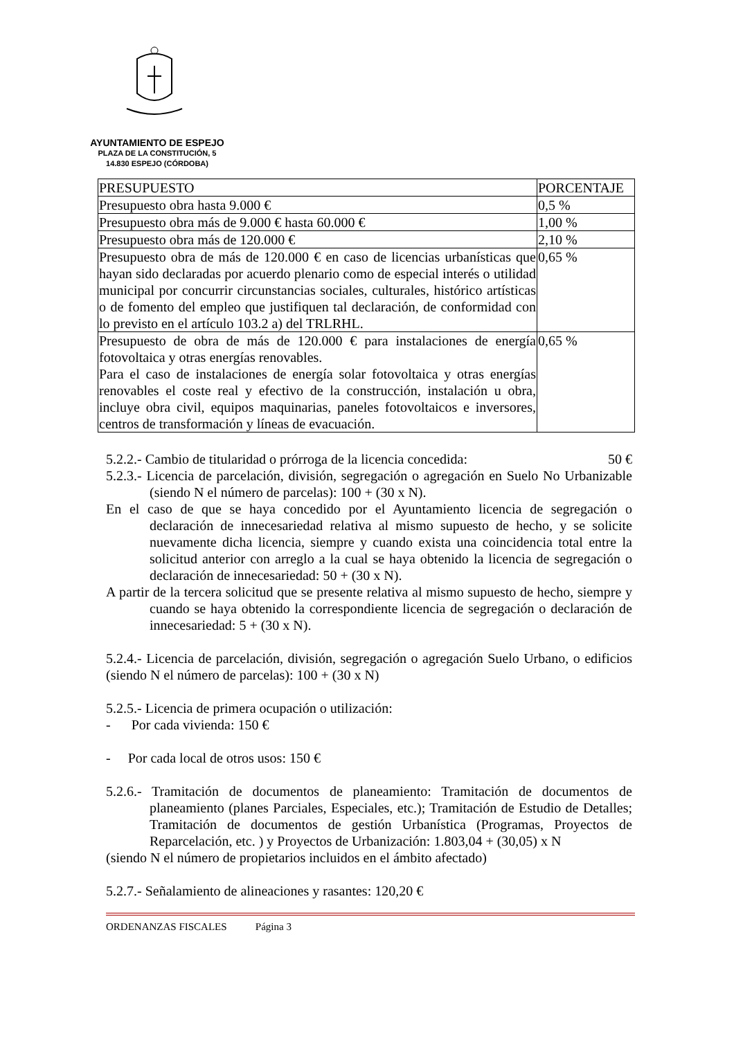AYUNTAMIENTO DE ESPEJO
PLAZA DE LA CONSTITUCIÓN, 5
14.830 ESPEJO (CÓRDOBA)
| PRESUPUESTO | PORCENTAJE |
| Presupuesto obra hasta 9.000 € | 0,5 % |
| Presupuesto obra más de 9.000 € hasta 60.000 € | 1,00 % |
| Presupuesto obra más de 120.000 € | 2,10 % |
| Presupuesto obra de más de 120.000 € en caso de licencias urbanísticas que hayan sido declaradas por acuerdo plenario como de especial interés o utilidad municipal por concurrir circunstancias sociales, culturales, histórico artísticas o de fomento del empleo que justifiquen tal declaración, de conformidad con lo previsto en el artículo 103.2 a) del TRLRHL. | 0,65 % |
| Presupuesto de obra de más de 120.000 € para instalaciones de energía fotovoltaica y otras energías renovables. Para el caso de instalaciones de energía solar fotovoltaica y otras energías renovables el coste real y efectivo de la construcción, instalación u obra, incluye obra civil, equipos maquinarias, paneles fotovoltaicos e inversores, centros de transformación y líneas de evacuación. | 0,65 % |
5.2.2.- Cambio de titularidad o prórroga de la licencia concedida: 50 €
5.2.3.- Licencia de parcelación, división, segregación o agregación en Suelo No Urbanizable (siendo N el número de parcelas): 100 + (30 x N).
En el caso de que se haya concedido por el Ayuntamiento licencia de segregación o declaración de innecesariedad relativa al mismo supuesto de hecho, y se solicite nuevamente dicha licencia, siempre y cuando exista una coincidencia total entre la solicitud anterior con arreglo a la cual se haya obtenido la licencia de segregación o declaración de innecesariedad: 50 + (30 x N).
A partir de la tercera solicitud que se presente relativa al mismo supuesto de hecho, siempre y cuando se haya obtenido la correspondiente licencia de segregación o declaración de innecesariedad: 5 + (30 x N).
5.2.4.- Licencia de parcelación, división, segregación o agregación Suelo Urbano, o edificios (siendo N el número de parcelas): 100 + (30 x N)
5.2.5.- Licencia de primera ocupación o utilización:
- Por cada vivienda: 150 €
- Por cada local de otros usos: 150 €
5.2.6.- Tramitación de documentos de planeamiento: Tramitación de documentos de planeamiento (planes Parciales, Especiales, etc.); Tramitación de Estudio de Detalles; Tramitación de documentos de gestión Urbanística (Programas, Proyectos de Reparcelación, etc. ) y Proyectos de Urbanización: 1.803,04 + (30,05) x N
(siendo N el número de propietarios incluidos en el ámbito afectado)
5.2.7.- Señalamiento de alineaciones y rasantes: 120,20 €
ORDENANZAS FISCALES Página 3